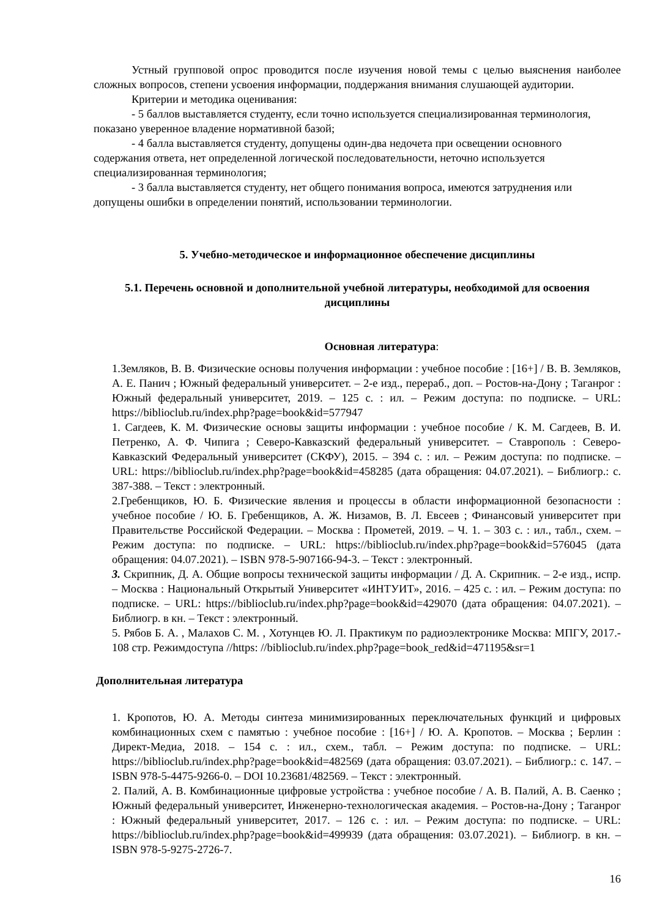Устный групповой опрос проводится после изучения новой темы с целью выяснения наиболее сложных вопросов, степени усвоения информации, поддержания внимания слушающей аудитории.
Критерии и методика оценивания:
- 5 баллов выставляется студенту, если точно используется специализированная терминология, показано уверенное владение нормативной базой;
- 4 балла выставляется студенту, допущены один-два недочета при освещении основного содержания ответа, нет определенной логической последовательности, неточно используется специализированная терминология;
- 3 балла выставляется студенту, нет общего понимания вопроса, имеются затруднения или допущены ошибки в определении понятий, использовании терминологии.
5. Учебно-методическое и информационное обеспечение дисциплины
5.1. Перечень основной и дополнительной учебной литературы, необходимой для освоения дисциплины
Основная литература:
1.Земляков, В. В. Физические основы получения информации : учебное пособие : [16+] / В. В. Земляков, А. Е. Панич ; Южный федеральный университет. – 2-е изд., перераб., доп. – Ростов-на-Дону ; Таганрог : Южный федеральный университет, 2019. – 125 с. : ил. – Режим доступа: по подписке. – URL: https://biblioclub.ru/index.php?page=book&id=577947
1. Сагдеев, К. М. Физические основы защиты информации : учебное пособие / К. М. Сагдеев, В. И. Петренко, А. Ф. Чипига ; Северо-Кавказский федеральный университет. – Ставрополь : Северо-Кавказский Федеральный университет (СКФУ), 2015. – 394 с. : ил. – Режим доступа: по подписке. – URL: https://biblioclub.ru/index.php?page=book&id=458285 (дата обращения: 04.07.2021). – Библиогр.: с. 387-388. – Текст : электронный.
2.Гребенщиков, Ю. Б. Физические явления и процессы в области информационной безопасности : учебное пособие / Ю. Б. Гребенщиков, А. Ж. Низамов, В. Л. Евсеев ; Финансовый университет при Правительстве Российской Федерации. – Москва : Прометей, 2019. – Ч. 1. – 303 с. : ил., табл., схем. – Режим доступа: по подписке. – URL: https://biblioclub.ru/index.php?page=book&id=576045 (дата обращения: 04.07.2021). – ISBN 978-5-907166-94-3. – Текст : электронный.
3. Скрипник, Д. А. Общие вопросы технической защиты информации / Д. А. Скрипник. – 2-е изд., испр. – Москва : Национальный Открытый Университет «ИНТУИТ», 2016. – 425 с. : ил. – Режим доступа: по подписке. – URL: https://biblioclub.ru/index.php?page=book&id=429070 (дата обращения: 04.07.2021). – Библиогр. в кн. – Текст : электронный.
5. Рябов Б. А. , Малахов С. М. , Хотунцев Ю. Л. Практикум по радиоэлектронике Москва: МПГУ, 2017.- 108 стр. Режимдоступа //https: //biblioclub.ru/index.php?page=book_red&id=471195&sr=1
Дополнительная литература
1. Кропотов, Ю. А. Методы синтеза минимизированных переключательных функций и цифровых комбинационных схем с памятью : учебное пособие : [16+] / Ю. А. Кропотов. – Москва ; Берлин : Директ-Медиа, 2018. – 154 с. : ил., схем., табл. – Режим доступа: по подписке. – URL: https://biblioclub.ru/index.php?page=book&id=482569 (дата обращения: 03.07.2021). – Библиогр.: с. 147. – ISBN 978-5-4475-9266-0. – DOI 10.23681/482569. – Текст : электронный.
2. Палий, А. В. Комбинационные цифровые устройства : учебное пособие / А. В. Палий, А. В. Саенко ; Южный федеральный университет, Инженерно-технологическая академия. – Ростов-на-Дону ; Таганрог : Южный федеральный университет, 2017. – 126 с. : ил. – Режим доступа: по подписке. – URL: https://biblioclub.ru/index.php?page=book&id=499939 (дата обращения: 03.07.2021). – Библиогр. в кн. – ISBN 978-5-9275-2726-7.
16